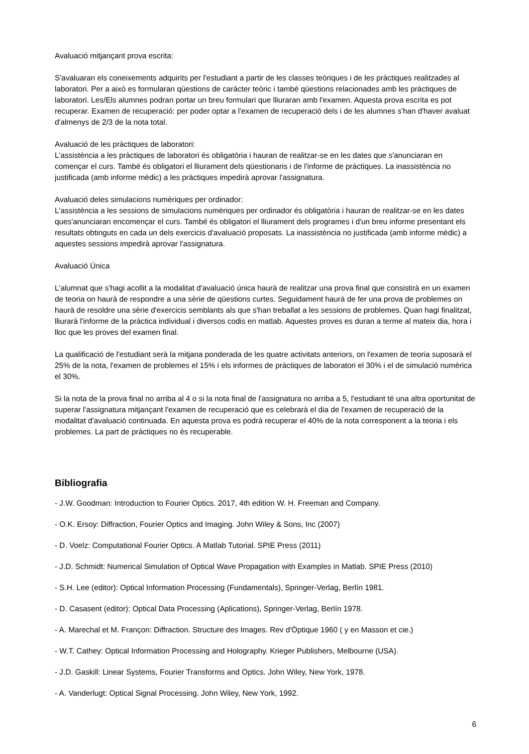Avaluació mitjançant prova escrita:
S'avaluaran els coneixements adquirits per l'estudiant a partir de les classes teòriques i de les pràctiques realitzades al laboratori. Per a això es formularan qüestions de caràcter teòric i també qüestions relacionades amb les pràctiques de laboratori. Les/Els alumnes podran portar un breu formulari que lliuraran amb l'examen. Aquesta prova escrita es pot recuperar. Examen de recuperació: per poder optar a l'examen de recuperació dels i de les alumnes s'han d'haver avaluat d'almenys de 2/3 de la nota total.
Avaluació de les pràctiques de laboratori:
L'assistència a les pràctiques de laboratori és obligatòria i hauran de realitzar-se en les dates que s'anunciaran en començar el curs. També és obligatori el lliurament dels qüestionaris i de l'informe de pràctiques. La inassistència no justificada (amb informe mèdic) a les pràctiques impedirà aprovar l'assignatura.
Avaluació deles simulacions numèriques per ordinador:
L'assistència a les sessions de simulacions numèriques per ordinador és obligatòria i hauran de realitzar-se en les dates ques'anunciaran encomençar el curs. També és obligatori el lliurament dels programes i d'un breu informe presentant els resultats obtinguts en cada un dels exercicis d'avaluació proposats. La inassistència no justificada (amb informe mèdic) a aquestes sessions impedirà aprovar l'assignatura.
Avaluació Única
L'alumnat que s'hagi acollit a la modalitat d'avaluació única haurà de realitzar una prova final que consistirà en un examen de teoria on haurà de respondre a una sèrie de qüestions curtes. Seguidament haurà de fer una prova de problemes on haurà de resoldre una sèrie d'exercicis semblants als que s'han treballat a les sessions de problemes. Quan hagi finalitzat, lliurarà l'informe de la pràctica individual i diversos codis en matlab. Aquestes proves es duran a terme al mateix dia, hora i lloc que les proves del examen final.
La qualificació de l'estudiant serà la mitjana ponderada de les quatre activitats anteriors, on l'examen de teoria suposarà el 25% de la nota, l'examen de problemes el 15% i els informes de pràctiques de laboratori el 30% i el de simulació numèrica el 30%.
Si la nota de la prova final no arriba al 4 o si la nota final de l'assignatura no arriba a 5, l'estudiant té una altra oportunitat de superar l'assignatura mitjançant l'examen de recuperació que es celebrarà el dia de l'examen de recuperació de la modalitat d'avaluació continuada. En aquesta prova es podrà recuperar el 40% de la nota corresponent a la teoria i els problemes. La part de pràctiques no és recuperable.
Bibliografia
- J.W. Goodman: Introduction to Fourier Optics. 2017, 4th edition W. H. Freeman and Company.
- O.K. Ersoy: Diffraction, Fourier Optics and Imaging. John Wiley & Sons, Inc (2007)
- D. Voelz: Computational Fourier Optics. A Matlab Tutorial. SPIE Press (2011)
- J.D. Schmidt: Numerical Simulation of Optical Wave Propagation with Examples in Matlab. SPIE Press (2010)
- S.H. Lee (editor): Optical Information Processing (Fundamentals), Springer-Verlag, Berlín 1981.
- D. Casasent (editor): Optical Data Processing (Aplications), Springer-Verlag, Berlín 1978.
- A. Marechal et M. Françon: Diffraction. Structure des Images. Rev d'Òptique 1960 ( y en Masson et cie.)
- W.T. Cathey: Optical Information Processing and Holography. Krieger Publishers, Melbourne (USA).
- J.D. Gaskill: Linear Systems, Fourier Transforms and Optics. John Wiley, New York, 1978.
- A. Vanderlugt: Optical Signal Processing. John Wiley, New York, 1992.
6